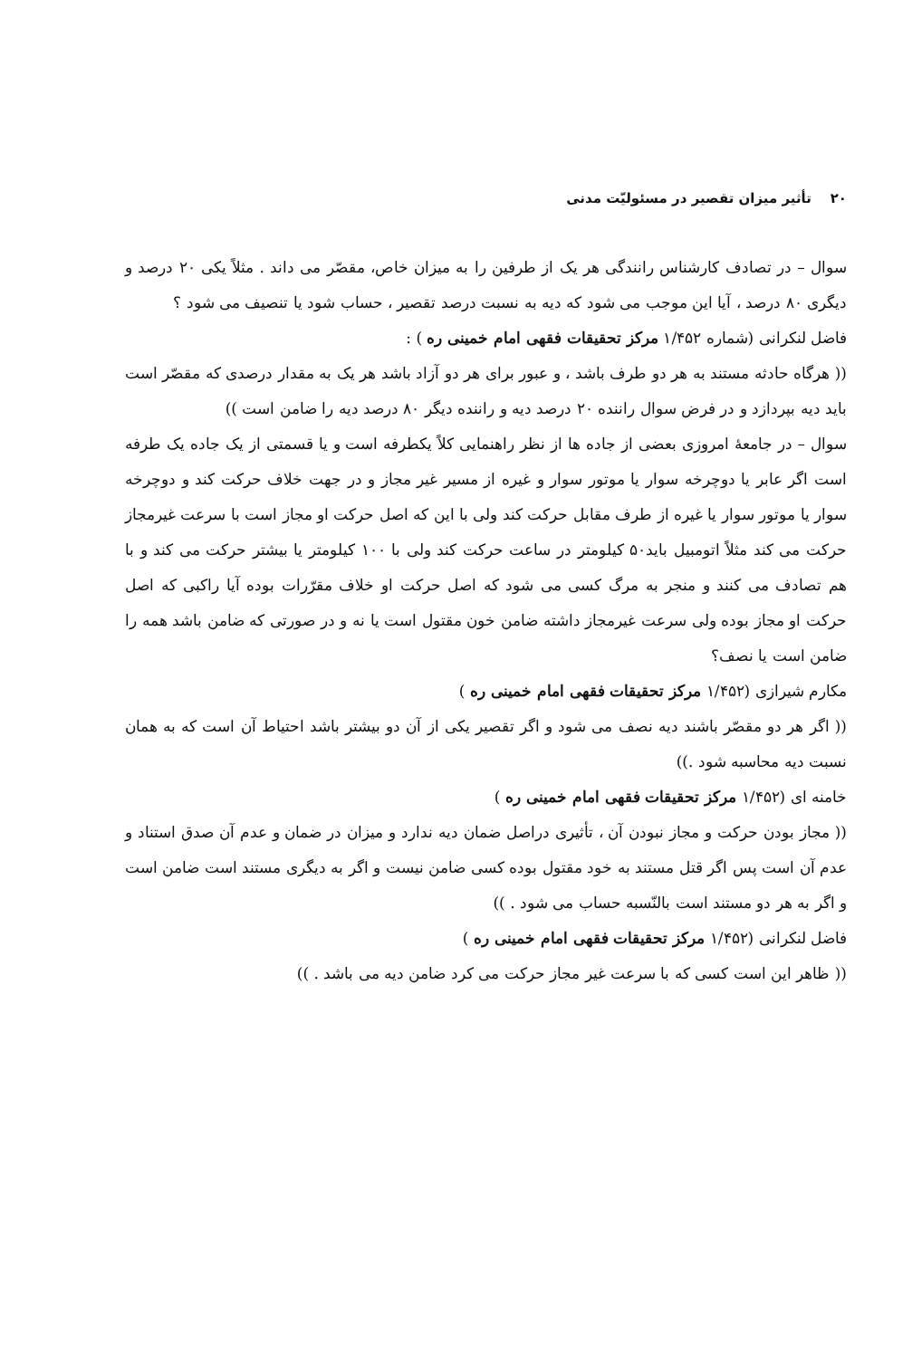۲۰ تأثیر میزان تقصیر در مسئولیّت مدنی
سوال – در تصادف کارشناس رانندگی هر یک از طرفین را به میزان خاص، مقصّر می داند . مثلاً یکی ۲۰ درصد و دیگری ۸۰ درصد ، آیا این موجب می شود که دیه به نسبت درصد تقصیر ، حساب شود یا تنصیف می شود ؟
فاضل لنکرانی (شماره ۱/۴۵۲ مرکز تحقیقات فقهی امام خمینی ره ) :
(( هرگاه حادثه مستند به هر دو طرف باشد ، و عبور برای هر دو آزاد باشد هر یک به مقدار درصدی که مقصّر است باید دیه بپردازد و در فرض سوال راننده ۲۰ درصد دیه و راننده دیگر ۸۰ درصد دیه را ضامن است ))
سوال – در جامعهٔ امروزی بعضی از جاده ها از نظر راهنمایی کلاً یکطرفه است و یا قسمتی از یک جاده یک طرفه است اگر عابر یا دوچرخه سوار یا موتور سوار و غیره از مسیر غیر مجاز و در جهت خلاف حرکت کند و دوچرخه سوار یا موتور سوار یا غیره از طرف مقابل حرکت کند ولی با این که اصل حرکت او مجاز است با سرعت غیرمجاز حرکت می کند مثلاً اتومبیل باید۵۰ کیلومتر در ساعت حرکت کند ولی با ۱۰۰ کیلومتر یا بیشتر حرکت می کند و با هم تصادف می کنند و منجر به مرگ کسی می شود که اصل حرکت او خلاف مقرّرات بوده آیا راکبی که اصل حرکت او مجاز بوده ولی سرعت غیرمجاز داشته ضامن خون مقتول است یا نه و در صورتی که ضامن باشد همه را ضامن است یا نصف؟
مکارم شیرازی (۱/۴۵۲ مرکز تحقیقات فقهی امام خمینی ره )
(( اگر هر دو مقصّر باشند دیه نصف می شود و اگر تقصیر یکی از آن دو بیشتر باشد احتیاط آن است که به همان نسبت دیه محاسبه شود .))
خامنه ای (۱/۴۵۲ مرکز تحقیقات فقهی امام خمینی ره )
(( مجاز بودن حرکت و مجاز نبودن آن ، تأثیری دراصل ضمان دیه ندارد و میزان در ضمان و عدم آن صدق استناد و عدم آن است پس اگر قتل مستند به خود مقتول بوده کسی ضامن نیست و اگر به دیگری مستند است ضامن است و اگر به هر دو مستند است بالنّسبه حساب می شود . ))
فاضل لنکرانی (۱/۴۵۲ مرکز تحقیقات فقهی امام خمینی ره )
(( ظاهر این است کسی که با سرعت غیر مجاز حرکت می کرد ضامن دیه می باشد . ))